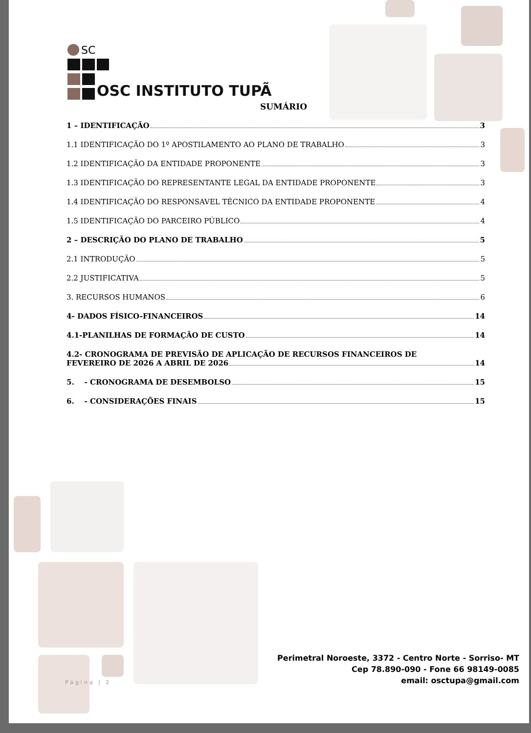SC
OSC INSTITUTO TUPÃ
SUMÁRIO
1 – IDENTIFICAÇÃO 3
1.1 IDENTIFICAÇÃO DO 1º APOSTILAMENTO AO PLANO DE TRABALHO 3
1.2 IDENTIFICAÇÃO DA ENTIDADE PROPONENTE 3
1.3 IDENTIFICAÇÃO DO REPRESENTANTE LEGAL DA ENTIDADE PROPONENTE 3
1.4 IDENTIFICAÇÃO DO RESPONSAVEL TÉCNICO DA ENTIDADE PROPONENTE 4
1.5 IDENTIFICAÇÃO DO PARCEIRO PÚBLICO 4
2 – DESCRIÇÃO DO PLANO DE TRABALHO 5
2.1 INTRODUÇÃO 5
2.2 JUSTIFICATIVA 5
3. RECURSOS HUMANOS 6
4- DADOS FÍSICO-FINANCEIROS 14
4.1-PLANILHAS DE FORMAÇÃO DE CUSTO 14
4.2- CRONOGRAMA DE PREVISÃO DE APLICAÇÃO DE RECURSOS FINANCEIROS DE
FEVEREIRO DE 2026 A ABRIL DE 2026 14
5. - CRONOGRAMA DE DESEMBOLSO 15
6. - CONSIDERAÇÕES FINAIS 15
Página | 2
Perimetral Noroeste, 3372 - Centro Norte - Sorriso- MT
Cep 78.890-090 - Fone 66 98149-0085
email: osctupa@gmail.com